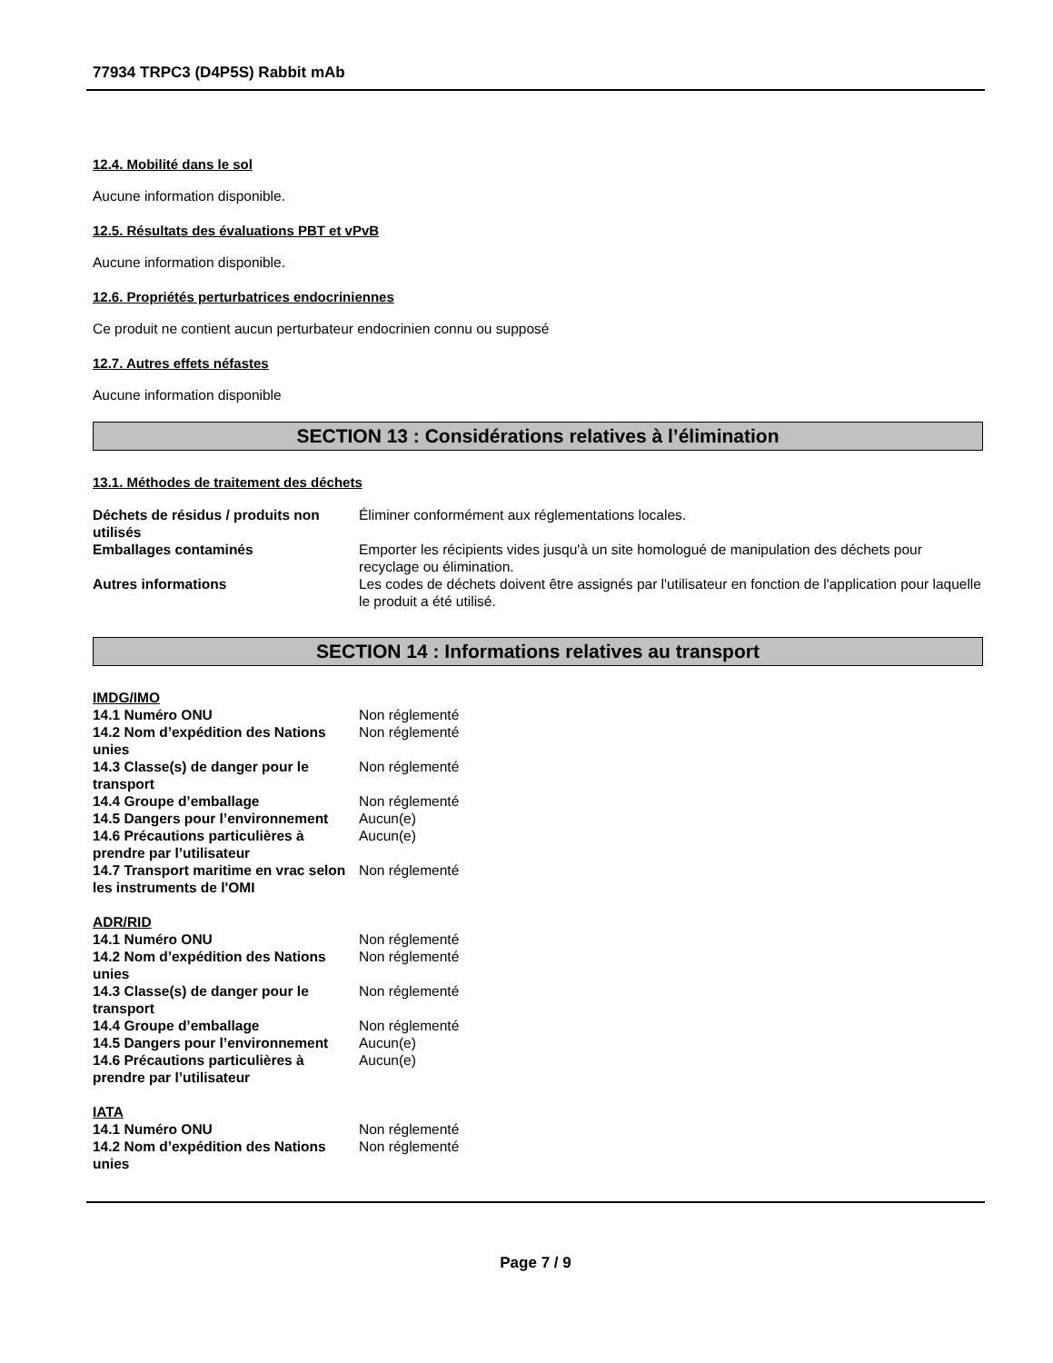77934 TRPC3 (D4P5S) Rabbit mAb
12.4. Mobilité dans le sol
Aucune information disponible.
12.5. Résultats des évaluations PBT et vPvB
Aucune information disponible.
12.6. Propriétés perturbatrices endocriniennes
Ce produit ne contient aucun perturbateur endocrinien connu ou supposé
12.7. Autres effets néfastes
Aucune information disponible
SECTION 13 : Considérations relatives à l’élimination
13.1. Méthodes de traitement des déchets
| Déchets de résidus / produits non utilisés | Éliminer conformément aux réglementations locales. |
| Emballages contaminés | Emporter les récipients vides jusqu'à un site homologué de manipulation des déchets pour recyclage ou élimination. |
| Autres informations | Les codes de déchets doivent être assignés par l'utilisateur en fonction de l'application pour laquelle le produit a été utilisé. |
SECTION 14 : Informations relatives au transport
IMDG/IMO
| 14.1 Numéro ONU | Non réglementé |
| 14.2 Nom d’expédition des Nations unies | Non réglementé |
| 14.3 Classe(s) de danger pour le transport | Non réglementé |
| 14.4 Groupe d’emballage | Non réglementé |
| 14.5 Dangers pour l’environnement | Aucun(e) |
| 14.6 Précautions particulières à prendre par l’utilisateur | Aucun(e) |
| 14.7 Transport maritime en vrac selon les instruments de l'OMI | Non réglementé |
ADR/RID
| 14.1 Numéro ONU | Non réglementé |
| 14.2 Nom d’expédition des Nations unies | Non réglementé |
| 14.3 Classe(s) de danger pour le transport | Non réglementé |
| 14.4 Groupe d’emballage | Non réglementé |
| 14.5 Dangers pour l’environnement | Aucun(e) |
| 14.6 Précautions particulières à prendre par l’utilisateur | Aucun(e) |
IATA
| 14.1 Numéro ONU | Non réglementé |
| 14.2 Nom d’expédition des Nations unies | Non réglementé |
Page 7 / 9